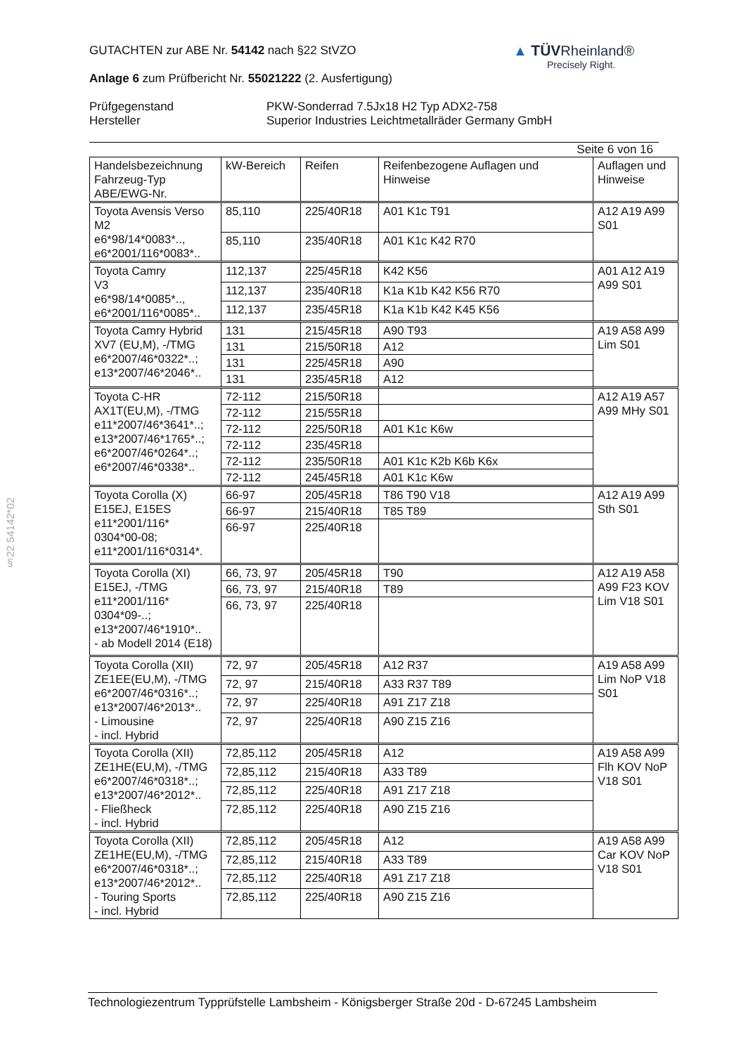▲ TÜVRheinland®
Precisely Right.
§22 54142*02
GUTACHTEN zur ABE Nr. 54142 nach §22 StVZO
Anlage 6 zum Prüfbericht Nr. 55021222 (2. Ausfertigung)
Prüfgegenstand
Hersteller
PKW-Sonderrad 7.5Jx18 H2 Typ ADX2-758
Superior Industries Leichtmetallräder Germany GmbH
Seite 6 von 16
| Handelsbezeichnung Fahrzeug-Typ ABE/EWG-Nr. | kW-Bereich | Reifen | Reifenbezogene Auflagen und Hinweise | Auflagen und Hinweise |
| --- | --- | --- | --- | --- |
| Toyota Avensis Verso M2 e6*98/14*0083*.., e6*2001/116*0083*.. | 85,110 | 225/40R18 | A01 K1c T91 | A12 A19 A99 S01 |
| | 85,110 | 235/40R18 | A01 K1c K42 R70 | |
| Toyota Camry V3 e6*98/14*0085*.., e6*2001/116*0085*.. | 112,137 | 225/45R18 | K42 K56 | A01 A12 A19 A99 S01 |
| | 112,137 | 235/40R18 | K1a K1b K42 K56 R70 | |
| | 112,137 | 235/45R18 | K1a K1b K42 K45 K56 | |
| Toyota Camry Hybrid XV7 (EU,M), -/TMG e6*2007/46*0322*..; e13*2007/46*2046*.. | 131 | 215/45R18 | A90 T93 | A19 A58 A99 Lim S01 |
| | 131 | 215/50R18 | A12 | |
| | 131 | 225/45R18 | A90 | |
| | 131 | 235/45R18 | A12 | |
| Toyota C-HR AX1T(EU,M), -/TMG e11*2007/46*3641*..; e13*2007/46*1765*..; e6*2007/46*0264*..; e6*2007/46*0338*.. | 72-112 | 215/50R18 | | A12 A19 A57 A99 MHy S01 |
| | 72-112 | 215/55R18 | | |
| | 72-112 | 225/50R18 | A01 K1c K6w | |
| | 72-112 | 235/45R18 | | |
| | 72-112 | 235/50R18 | A01 K1c K2b K6b K6x | |
| | 72-112 | 245/45R18 | A01 K1c K6w | |
| Toyota Corolla (X) E15EJ, E15ES e11*2001/116* 0304*00-08; e11*2001/116*0314*. | 66-97 | 205/45R18 | T86 T90 V18 | A12 A19 A99 Sth S01 |
| | 66-97 | 215/40R18 | T85 T89 | |
| | 66-97 | 225/40R18 | | |
| Toyota Corolla (XI) E15EJ, -/TMG e11*2001/116* 0304*09-..; e13*2007/46*1910*.. - ab Modell 2014 (E18) | 66, 73, 97 | 205/45R18 | T90 | A12 A19 A58 A99 F23 KOV Lim V18 S01 |
| | 66, 73, 97 | 215/40R18 | T89 | |
| | 66, 73, 97 | 225/40R18 | | |
| Toyota Corolla (XII) ZE1EE(EU,M), -/TMG e6*2007/46*0316*..; e13*2007/46*2013*.. - Limousine - incl. Hybrid | 72, 97 | 205/45R18 | A12 R37 | A19 A58 A99 Lim NoP V18 S01 |
| | 72, 97 | 215/40R18 | A33 R37 T89 | |
| | 72, 97 | 225/40R18 | A91 Z17 Z18 | |
| | 72, 97 | 225/40R18 | A90 Z15 Z16 | |
| Toyota Corolla (XII) ZE1HE(EU,M), -/TMG e6*2007/46*0318*..; e13*2007/46*2012*.. - Fließheck - incl. Hybrid | 72,85,112 | 205/45R18 | A12 | A19 A58 A99 Flh KOV NoP V18 S01 |
| | 72,85,112 | 215/40R18 | A33 T89 | |
| | 72,85,112 | 225/40R18 | A91 Z17 Z18 | |
| | 72,85,112 | 225/40R18 | A90 Z15 Z16 | |
| Toyota Corolla (XII) ZE1HE(EU,M), -/TMG e6*2007/46*0318*..; e13*2007/46*2012*.. - Touring Sports - incl. Hybrid | 72,85,112 | 205/45R18 | A12 | A19 A58 A99 Car KOV NoP V18 S01 |
| | 72,85,112 | 215/40R18 | A33 T89 | |
| | 72,85,112 | 225/40R18 | A91 Z17 Z18 | |
| | 72,85,112 | 225/40R18 | A90 Z15 Z16 | |
Technologiezentrum Typprüfstelle Lambsheim - Königsberger Straße 20d - D-67245 Lambsheim